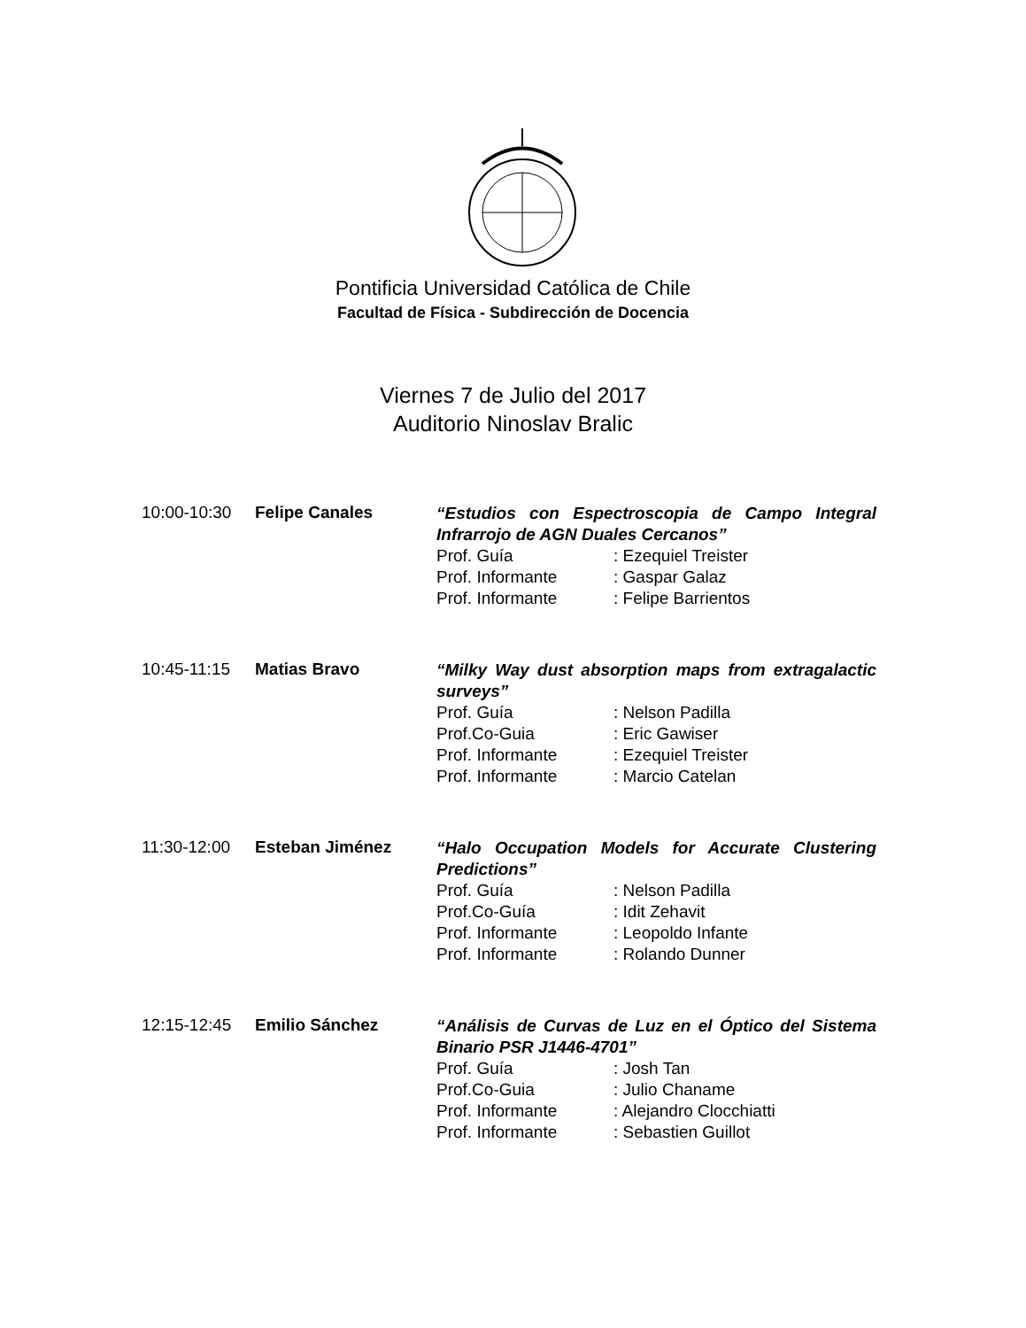Pontificia Universidad Católica de Chile
Facultad de Física - Subdirección de Docencia
Viernes 7 de Julio del 2017
Auditorio Ninoslav Bralic
10:00-10:30 Felipe Canales
“Estudios con Espectroscopia de Campo Integral Infrarrojo de AGN Duales Cercanos”
Prof. Guía: Ezequiel Treister
Prof. Informante: Gaspar Galaz
Prof. Informante: Felipe Barrientos
10:45-11:15 Matias Bravo
“Milky Way dust absorption maps from extragalactic surveys”
Prof. Guía: Nelson Padilla
Prof.Co-Guia: Eric Gawiser
Prof. Informante: Ezequiel Treister
Prof. Informante: Marcio Catelan
11:30-12:00 Esteban Jiménez
“Halo Occupation Models for Accurate Clustering Predictions”
Prof. Guía: Nelson Padilla
Prof.Co-Guía: Idit Zehavit
Prof. Informante: Leopoldo Infante
Prof. Informante: Rolando Dunner
12:15-12:45 Emilio Sánchez
“Análisis de Curvas de Luz en el Óptico del Sistema Binario PSR J1446-4701”
Prof. Guía: Josh Tan
Prof.Co-Guia: Julio Chaname
Prof. Informante: Alejandro Clocchiatti
Prof. Informante: Sebastien Guillot